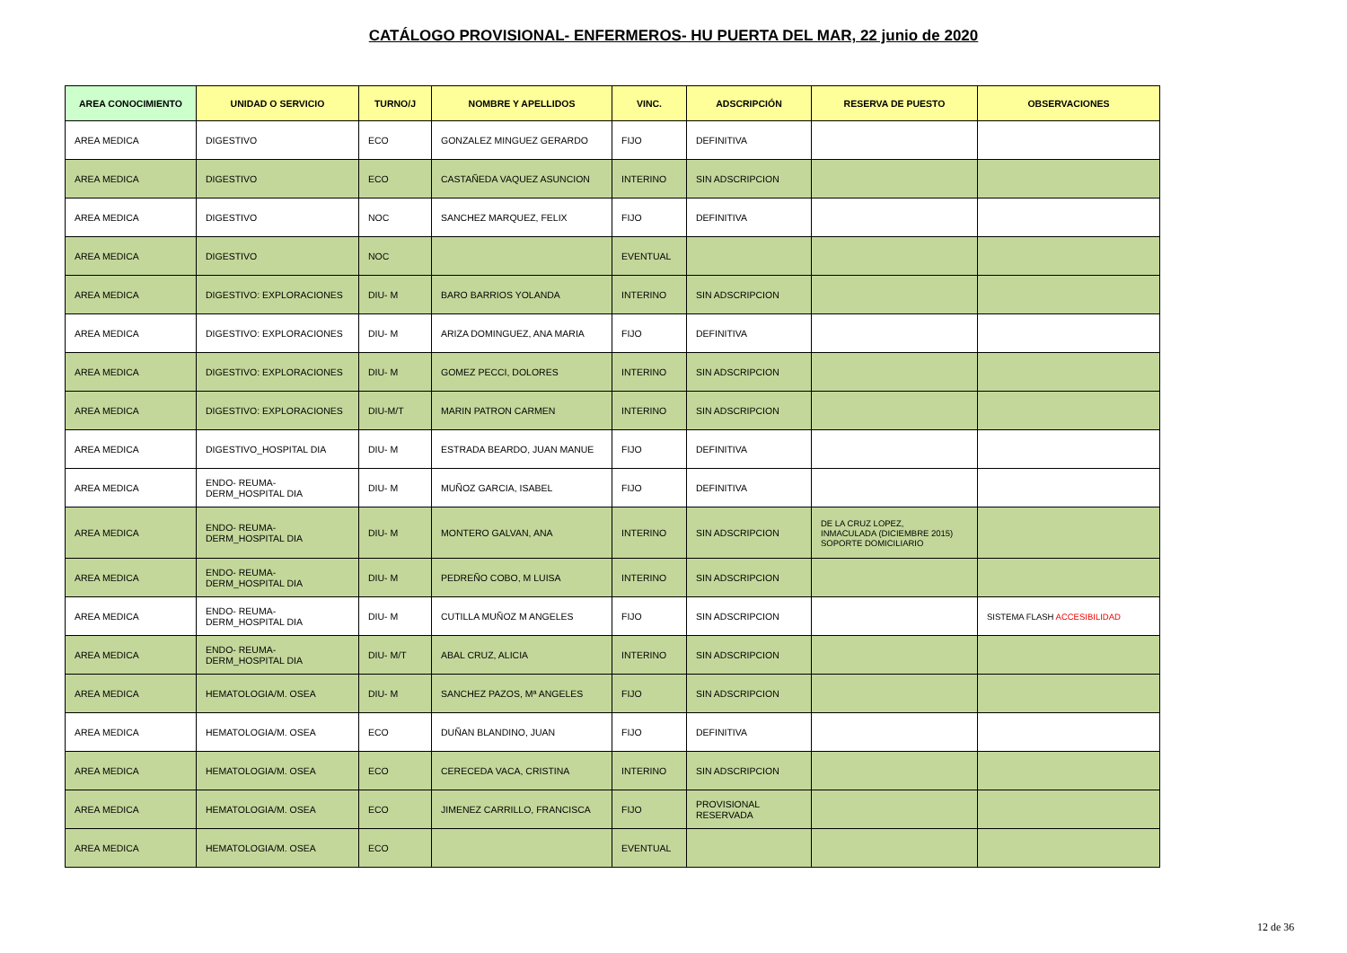CATÁLOGO PROVISIONAL- ENFERMEROS- HU PUERTA DEL MAR, 22 junio de 2020
| AREA CONOCIMIENTO | UNIDAD O SERVICIO | TURNO/J | NOMBRE Y APELLIDOS | VINC. | ADSCRIPCIÓN | RESERVA DE PUESTO | OBSERVACIONES |
| --- | --- | --- | --- | --- | --- | --- | --- |
| AREA MEDICA | DIGESTIVO | ECO | GONZALEZ MINGUEZ GERARDO | FIJO | DEFINITIVA | | |
| AREA MEDICA | DIGESTIVO | ECO | CASTAÑEDA VAQUEZ ASUNCION | INTERINO | SIN ADSCRIPCION | | |
| AREA MEDICA | DIGESTIVO | NOC | SANCHEZ MARQUEZ, FELIX | FIJO | DEFINITIVA | | |
| AREA MEDICA | DIGESTIVO | NOC | | EVENTUAL | | | |
| AREA MEDICA | DIGESTIVO: EXPLORACIONES | DIU- M | BARO BARRIOS YOLANDA | INTERINO | SIN ADSCRIPCION | | |
| AREA MEDICA | DIGESTIVO: EXPLORACIONES | DIU- M | ARIZA DOMINGUEZ, ANA MARIA | FIJO | DEFINITIVA | | |
| AREA MEDICA | DIGESTIVO: EXPLORACIONES | DIU- M | GOMEZ PECCI, DOLORES | INTERINO | SIN ADSCRIPCION | | |
| AREA MEDICA | DIGESTIVO: EXPLORACIONES | DIU-M/T | MARIN PATRON CARMEN | INTERINO | SIN ADSCRIPCION | | |
| AREA MEDICA | DIGESTIVO_HOSPITAL DIA | DIU- M | ESTRADA BEARDO, JUAN MANUE | FIJO | DEFINITIVA | | |
| AREA MEDICA | ENDO- REUMA- DERM_HOSPITAL DIA | DIU- M | MUÑOZ GARCIA, ISABEL | FIJO | DEFINITIVA | | |
| AREA MEDICA | ENDO- REUMA- DERM_HOSPITAL DIA | DIU- M | MONTERO GALVAN, ANA | INTERINO | SIN ADSCRIPCION | DE LA CRUZ LOPEZ, INMACULADA (DICIEMBRE 2015) SOPORTE DOMICILIARIO | |
| AREA MEDICA | ENDO- REUMA- DERM_HOSPITAL DIA | DIU- M | PEDREÑO COBO, M LUISA | INTERINO | SIN ADSCRIPCION | | |
| AREA MEDICA | ENDO- REUMA- DERM_HOSPITAL DIA | DIU- M | CUTILLA MUÑOZ M ANGELES | FIJO | SIN ADSCRIPCION | | SISTEMA FLASH ACCESIBILIDAD |
| AREA MEDICA | ENDO- REUMA- DERM_HOSPITAL DIA | DIU- M/T | ABAL CRUZ, ALICIA | INTERINO | SIN ADSCRIPCION | | |
| AREA MEDICA | HEMATOLOGIA/M. OSEA | DIU- M | SANCHEZ PAZOS, Mª ANGELES | FIJO | SIN ADSCRIPCION | | |
| AREA MEDICA | HEMATOLOGIA/M. OSEA | ECO | DUÑAN BLANDINO, JUAN | FIJO | DEFINITIVA | | |
| AREA MEDICA | HEMATOLOGIA/M. OSEA | ECO | CERECEDA VACA, CRISTINA | INTERINO | SIN ADSCRIPCION | | |
| AREA MEDICA | HEMATOLOGIA/M. OSEA | ECO | JIMENEZ CARRILLO, FRANCISCA | FIJO | PROVISIONAL RESERVADA | | |
| AREA MEDICA | HEMATOLOGIA/M. OSEA | ECO | | EVENTUAL | | | |
12 de 36